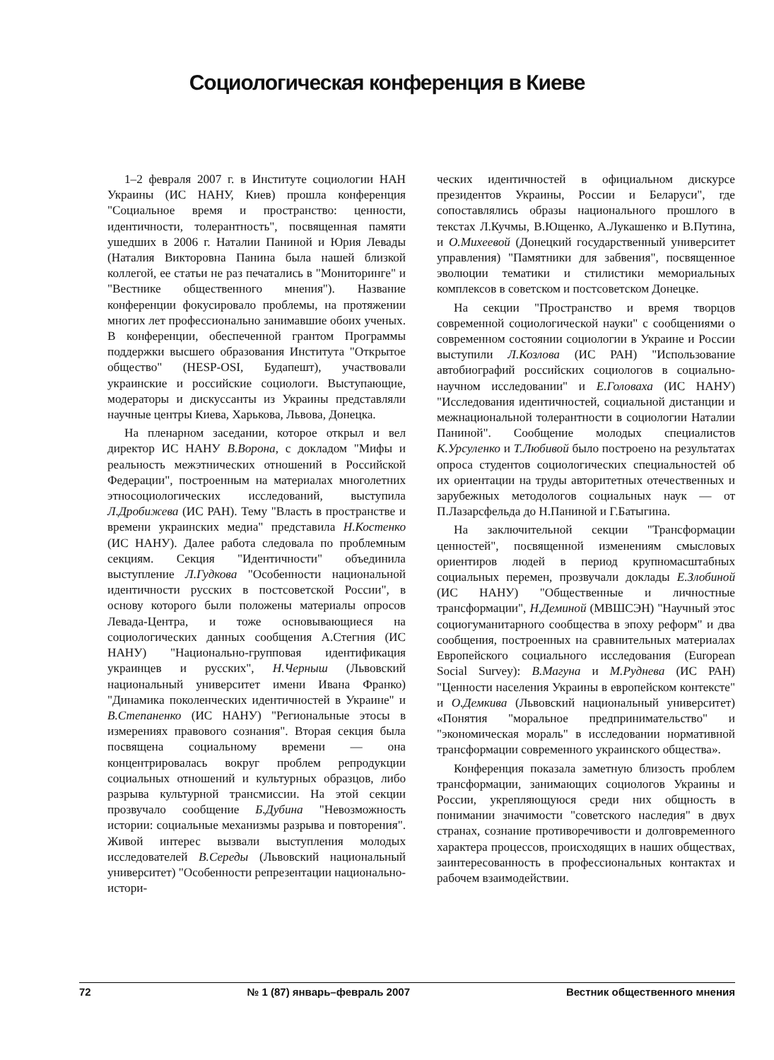Социологическая конференция в Киеве
1–2 февраля 2007 г. в Институте социологии НАН Украины (ИС НАНУ, Киев) прошла конференция "Социальное время и пространство: ценности, идентичности, толерантность", посвященная памяти ушедших в 2006 г. Наталии Паниной и Юрия Левады (Наталия Викторовна Панина была нашей близкой коллегой, ее статьи не раз печатались в "Мониторинге" и "Вестнике общественного мнения"). Название конференции фокусировало проблемы, на протяжении многих лет профессионально занимавшие обоих ученых. В конференции, обеспеченной грантом Программы поддержки высшего образования Института "Открытое общество" (HESP-OSI, Будапешт), участвовали украинские и российские социологи. Выступающие, модераторы и дискуссанты из Украины представляли научные центры Киева, Харькова, Львова, Донецка.
На пленарном заседании, которое открыл и вел директор ИС НАНУ В.Ворона, с докладом "Мифы и реальность межэтнических отношений в Российской Федерации", построенным на материалах многолетних этносоциологических исследований, выступила Л.Дробижева (ИС РАН). Тему "Власть в пространстве и времени украинских медиа" представила Н.Костенко (ИС НАНУ). Далее работа следовала по проблемным секциям. Секция "Идентичности" объединила выступление Л.Гудкова "Особенности национальной идентичности русских в постсоветской России", в основу которого были положены материалы опросов Левада-Центра, и тоже основывающиеся на социологических данных сообщения А.Стегния (ИС НАНУ) "Национально-групповая идентификация украинцев и русских", Н.Черныш (Львовский национальный университет имени Ивана Франко) "Динамика поколенческих идентичностей в Украине" и В.Степаненко (ИС НАНУ) "Региональные этосы в измерениях правового сознания". Вторая секция была посвящена социальному времени — она концентрировалась вокруг проблем репродукции социальных отношений и культурных образцов, либо разрыва культурной трансмиссии. На этой секции прозвучало сообщение Б.Дубина "Невозможность истории: социальные механизмы разрыва и повторения". Живой интерес вызвали выступления молодых исследователей В.Середы (Львовский национальный университет) "Особенности репрезентации национально-истори-
ческих идентичностей в официальном дискурсе президентов Украины, России и Беларуси", где сопоставлялись образы национального прошлого в текстах Л.Кучмы, В.Ющенко, А.Лукашенко и В.Путина, и О.Михеевой (Донецкий государственный университет управления) "Памятники для забвения", посвященное эволюции тематики и стилистики мемориальных комплексов в советском и постсоветском Донецке.
На секции "Пространство и время творцов современной социологической науки" с сообщениями о современном состоянии социологии в Украине и России выступили Л.Козлова (ИС РАН) "Использование автобиографий российских социологов в социально-научном исследовании" и Е.Головаха (ИС НАНУ) "Исследования идентичностей, социальной дистанции и межнациональной толерантности в социологии Наталии Паниной". Сообщение молодых специалистов К.Урсуленко и Т.Любивой было построено на результатах опроса студентов социологических специальностей об их ориентации на труды авторитетных отечественных и зарубежных методологов социальных наук — от П.Лазарсфельда до Н.Паниной и Г.Батыгина.
На заключительной секции "Трансформации ценностей", посвященной изменениям смысловых ориентиров людей в период крупномасштабных социальных перемен, прозвучали доклады Е.Злобиной (ИС НАНУ) "Общественные и личностные трансформации", Н.Деминой (МВШСЭН) "Научный этос социогуманитарного сообщества в эпоху реформ" и два сообщения, построенных на сравнительных материалах Европейского социального исследования (European Social Survey): В.Магуна и М.Руднева (ИС РАН) "Ценности населения Украины в европейском контексте" и О.Демкива (Львовский национальный университет) «Понятия "моральное предпринимательство" и "экономическая мораль" в исследовании нормативной трансформации современного украинского общества».
Конференция показала заметную близость проблем трансформации, занимающих социологов Украины и России, укрепляющуюся среди них общность в понимании значимости "советского наследия" в двух странах, сознание противоречивости и долговременного характера процессов, происходящих в наших обществах, заинтересованность в профессиональных контактах и рабочем взаимодействии.
72 № 1 (87) январь–февраль 2007 Вестник общественного мнения